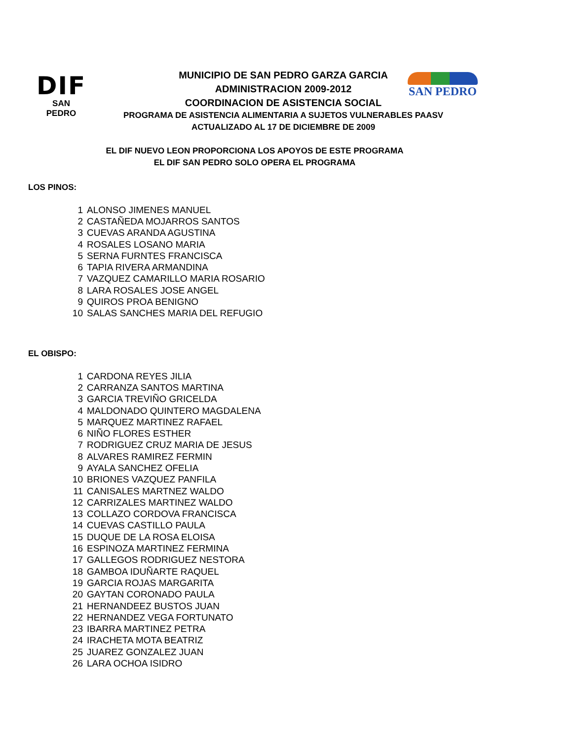DIF
SAN PEDRO
SAN PEDRO
MUNICIPIO DE SAN PEDRO GARZA GARCIA
ADMINISTRACION 2009-2012
COORDINACION DE ASISTENCIA SOCIAL
PROGRAMA DE ASISTENCIA ALIMENTARIA A SUJETOS VULNERABLES PAASV
ACTUALIZADO AL 17 DE DICIEMBRE DE 2009
EL DIF NUEVO LEON PROPORCIONA LOS APOYOS DE ESTE PROGRAMA
EL DIF SAN PEDRO SOLO OPERA EL PROGRAMA
LOS PINOS:
| 1 | ALONSO JIMENES MANUEL |
| 2 | CASTAÑEDA MOJARROS SANTOS |
| 3 | CUEVAS ARANDA AGUSTINA |
| 4 | ROSALES LOSANO MARIA |
| 5 | SERNA FURNTES FRANCISCA |
| 6 | TAPIA RIVERA ARMANDINA |
| 7 | VAZQUEZ CAMARILLO MARIA ROSARIO |
| 8 | LARA ROSALES JOSE ANGEL |
| 9 | QUIROS PROA BENIGNO |
| 10 | SALAS SANCHES MARIA DEL REFUGIO |
EL OBISPO:
| 1 | CARDONA REYES JILIA |
| 2 | CARRANZA SANTOS MARTINA |
| 3 | GARCIA TREVIÑO GRICELDA |
| 4 | MALDONADO QUINTERO MAGDALENA |
| 5 | MARQUEZ MARTINEZ RAFAEL |
| 6 | NIÑO FLORES ESTHER |
| 7 | RODRIGUEZ CRUZ MARIA DE JESUS |
| 8 | ALVARES RAMIREZ FERMIN |
| 9 | AYALA SANCHEZ OFELIA |
| 10 | BRIONES VAZQUEZ PANFILA |
| 11 | CANISALES MARTNEZ WALDO |
| 12 | CARRIZALES MARTINEZ WALDO |
| 13 | COLLAZO CORDOVA FRANCISCA |
| 14 | CUEVAS CASTILLO PAULA |
| 15 | DUQUE DE LA ROSA ELOISA |
| 16 | ESPINOZA MARTINEZ FERMINA |
| 17 | GALLEGOS RODRIGUEZ NESTORA |
| 18 | GAMBOA IDUÑARTE RAQUEL |
| 19 | GARCIA ROJAS MARGARITA |
| 20 | GAYTAN CORONADO PAULA |
| 21 | HERNANDEEZ BUSTOS JUAN |
| 22 | HERNANDEZ VEGA FORTUNATO |
| 23 | IBARRA MARTINEZ PETRA |
| 24 | IRACHETA MOTA BEATRIZ |
| 25 | JUAREZ GONZALEZ JUAN |
| 26 | LARA OCHOA ISIDRO |